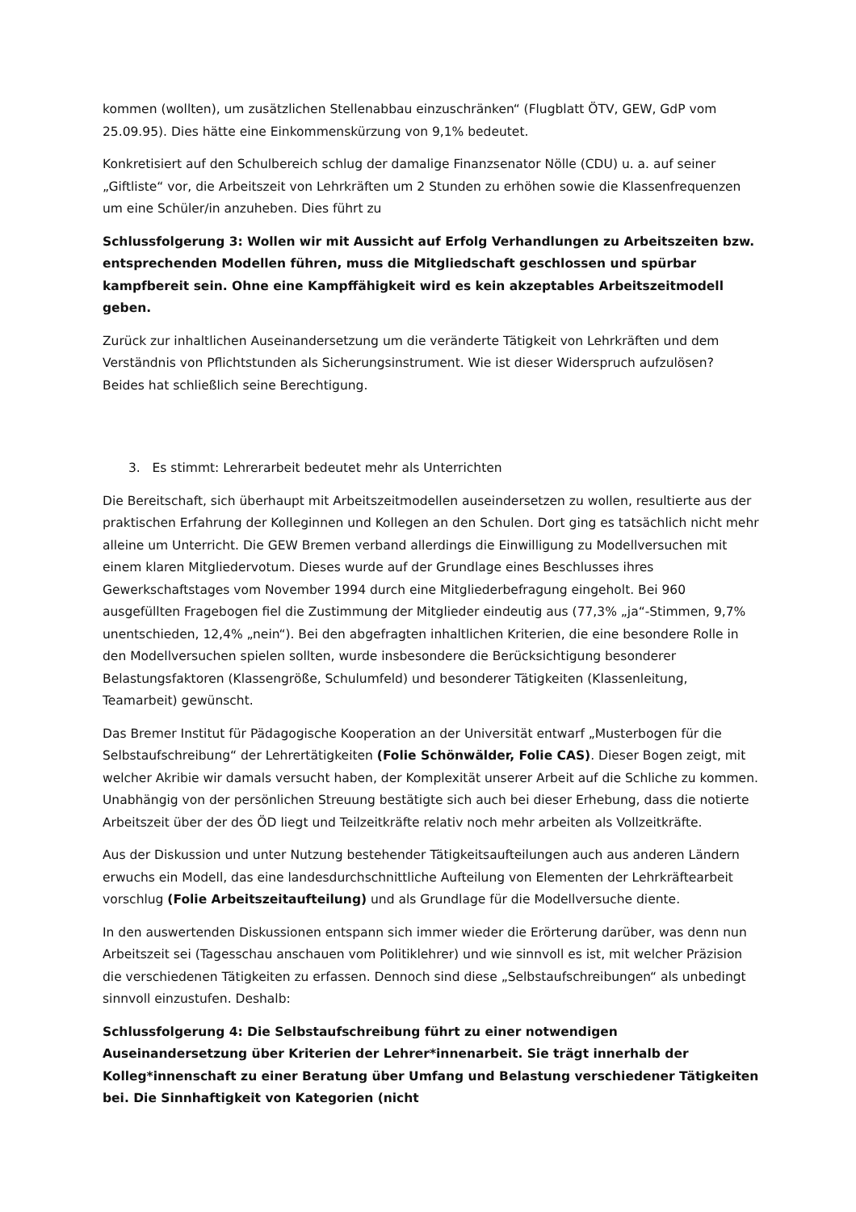kommen (wollten), um zusätzlichen Stellenabbau einzuschränken“ (Flugblatt ÖTV, GEW, GdP vom 25.09.95). Dies hätte eine Einkommenskürzung von 9,1% bedeutet.
Konkretisiert auf den Schulbereich schlug der damalige Finanzsenator Nölle (CDU) u. a. auf seiner „Giftliste“ vor, die Arbeitszeit von Lehrkräften um 2 Stunden zu erhöhen sowie die Klassenfrequenzen um eine Schüler/in anzuheben. Dies führt zu
Schlussfolgerung 3: Wollen wir mit Aussicht auf Erfolg Verhandlungen zu Arbeitszeiten bzw. entsprechenden Modellen führen, muss die Mitgliedschaft geschlossen und spürbar kampfbereit sein. Ohne eine Kampffähigkeit wird es kein akzeptables Arbeitszeitmodell geben.
Zurück zur inhaltlichen Auseinandersetzung um die veränderte Tätigkeit von Lehrkräften und dem Verständnis von Pflichtstunden als Sicherungsinstrument. Wie ist dieser Widerspruch aufzulösen? Beides hat schließlich seine Berechtigung.
3. Es stimmt: Lehrerarbeit bedeutet mehr als Unterrichten
Die Bereitschaft, sich überhaupt mit Arbeitszeitmodellen auseindersetzen zu wollen, resultierte aus der praktischen Erfahrung der Kolleginnen und Kollegen an den Schulen. Dort ging es tatsächlich nicht mehr alleine um Unterricht. Die GEW Bremen verband allerdings die Einwilligung zu Modellversuchen mit einem klaren Mitgliedervotum. Dieses wurde auf der Grundlage eines Beschlusses ihres Gewerkschaftstages vom November 1994 durch eine Mitgliederbefragung eingeholt. Bei 960 ausgefüllten Fragebogen fiel die Zustimmung der Mitglieder eindeutig aus (77,3% „ja“-Stimmen, 9,7% unentschieden, 12,4% „nein“). Bei den abgefragten inhaltlichen Kriterien, die eine besondere Rolle in den Modellversuchen spielen sollten, wurde insbesondere die Berücksichtigung besonderer Belastungsfaktoren (Klassengröße, Schulumfeld) und besonderer Tätigkeiten (Klassenleitung, Teamarbeit) gewünscht.
Das Bremer Institut für Pädagogische Kooperation an der Universität entwarf „Musterbogen für die Selbstaufschreibung“ der Lehrertätigkeiten (Folie Schönwälder, Folie CAS). Dieser Bogen zeigt, mit welcher Akribie wir damals versucht haben, der Komplexität unserer Arbeit auf die Schliche zu kommen. Unabhängig von der persönlichen Streuung bestätigte sich auch bei dieser Erhebung, dass die notierte Arbeitszeit über der des ÖD liegt und Teilzeitkräfte relativ noch mehr arbeiten als Vollzeitkräfte.
Aus der Diskussion und unter Nutzung bestehender Tätigkeitsaufteilungen auch aus anderen Ländern erwuchs ein Modell, das eine landesdurchschnittliche Aufteilung von Elementen der Lehrkräftearbeit vorschlug (Folie Arbeitszeitaufteilung) und als Grundlage für die Modellversuche diente.
In den auswertenden Diskussionen entspann sich immer wieder die Erörterung darüber, was denn nun Arbeitszeit sei (Tagesschau anschauen vom Politiklehrer) und wie sinnvoll es ist, mit welcher Präzision die verschiedenen Tätigkeiten zu erfassen. Dennoch sind diese „Selbstaufschreibungen“ als unbedingt sinnvoll einzustufen. Deshalb:
Schlussfolgerung 4: Die Selbstaufschreibung führt zu einer notwendigen Auseinandersetzung über Kriterien der Lehrer*innenarbeit. Sie trägt innerhalb der Kolleg*innenschaft zu einer Beratung über Umfang und Belastung verschiedener Tätigkeiten bei. Die Sinnhaftigkeit von Kategorien (nicht